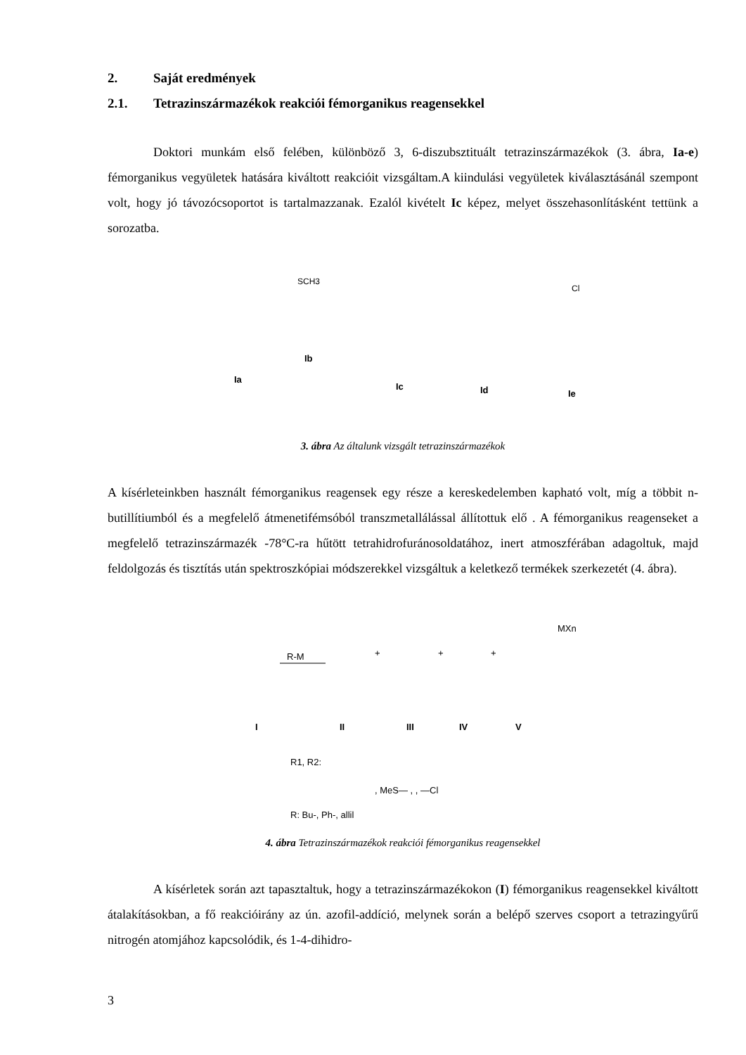2. Saját eredmények
2.1. Tetrazinszármazékok reakciói fémorganikus reagensekkel
Doktori munkám első felében, különböző 3, 6-diszubsztituált tetrazinszármazékok (3. ábra, Ia-e) fémorganikus vegyületek hatására kiváltott reakcióit vizsgáltam.A kiindulási vegyületek kiválasztásánál szempont volt, hogy jó távozócsoportot is tartalmazzanak. Ezalól kivételt Ic képez, melyet összehasonlításként tettünk a sorozatba.
Ia
Ib
Ic
Id
Ie
SCH3
Cl
3. ábra Az általunk vizsgált tetrazinszármazékok
A kísérleteinkben használt fémorganikus reagensek egy része a kereskedelemben kapható volt, míg a többit n-butillítiumból és a megfelelő átmenetifémsóból transzmetallálással állítottuk elő . A fémorganikus reagenseket a megfelelő tetrazinszármazék -78°C-ra hűtött tetrahidrofuránosoldatához, inert atmoszférában adagoltuk, majd feldolgozás és tisztítás után spektroszkópiai módszerekkel vizsgáltuk a keletkező termékek szerkezetét (4. ábra).
R-M
+
+
+
MXn
I
II
III
IV
V
R1, R2:
, MeS— , , —Cl
R: Bu-, Ph-, allil
4. ábra Tetrazinszármazékok reakciói fémorganikus reagensekkel
A kísérletek során azt tapasztaltuk, hogy a tetrazinszármazékokon (I) fémorganikus reagensekkel kiváltott átalakításokban, a fő reakcióirány az ún. azofil-addíció, melynek során a belépő szerves csoport a tetrazingyűrű nitrogén atomjához kapcsolódik, és 1-4-dihidro-
3